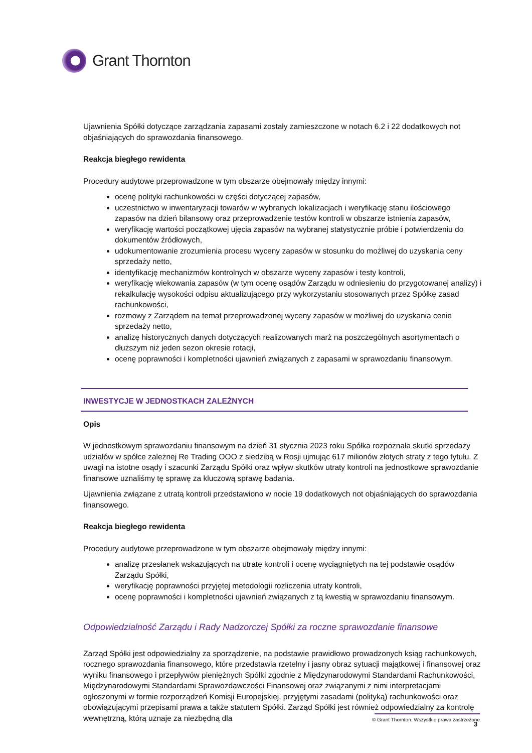Grant Thornton
Ujawnienia Spółki dotyczące zarządzania zapasami zostały zamieszczone w notach 6.2 i 22 dodatkowych not objaśniających do sprawozdania finansowego.
Reakcja biegłego rewidenta
Procedury audytowe przeprowadzone w tym obszarze obejmowały między innymi:
ocenę polityki rachunkowości w części dotyczącej zapasów,
uczestnictwo w inwentaryzacji towarów w wybranych lokalizacjach i weryfikację stanu ilościowego zapasów na dzień bilansowy oraz przeprowadzenie testów kontroli w obszarze istnienia zapasów,
weryfikację wartości początkowej ujęcia zapasów na wybranej statystycznie próbie i potwierdzeniu do dokumentów źródłowych,
udokumentowanie zrozumienia procesu wyceny zapasów w stosunku do możliwej do uzyskania ceny sprzedaży netto,
identyfikację mechanizmów kontrolnych w obszarze wyceny zapasów i testy kontroli,
weryfikację wiekowania zapasów (w tym ocenę osądów Zarządu w odniesieniu do przygotowanej analizy) i rekalkulację wysokości odpisu aktualizującego przy wykorzystaniu stosowanych przez Spółkę zasad rachunkowości,
rozmowy z Zarządem na temat przeprowadzonej wyceny zapasów w możliwej do uzyskania cenie sprzedaży netto,
analizę historycznych danych dotyczących realizowanych marż na poszczególnych asortymentach o dłuższym niż jeden sezon okresie rotacji,
ocenę poprawności i kompletności ujawnień związanych z zapasami w sprawozdaniu finansowym.
INWESTYCJE W JEDNOSTKACH ZALEŻNYCH
Opis
W jednostkowym sprawozdaniu finansowym na dzień 31 stycznia 2023 roku Spółka rozpoznała skutki sprzedaży udziałów w spółce zależnej Re Trading OOO z siedzibą w Rosji ujmując 617 milionów złotych straty z tego tytułu. Z uwagi na istotne osądy i szacunki Zarządu Spółki oraz wpływ skutków utraty kontroli na jednostkowe sprawozdanie finansowe uznaliśmy tę sprawę za kluczową sprawę badania.
Ujawnienia związane z utratą kontroli przedstawiono w nocie 19 dodatkowych not objaśniających do sprawozdania finansowego.
Reakcja biegłego rewidenta
Procedury audytowe przeprowadzone w tym obszarze obejmowały między innymi:
analizę przesłanek wskazujących na utratę kontroli i ocenę wyciągniętych na tej podstawie osądów Zarządu Spółki,
weryfikację poprawności przyjętej metodologii rozliczenia utraty kontroli,
ocenę poprawności i kompletności ujawnień związanych z tą kwestią w sprawozdaniu finansowym.
Odpowiedzialność Zarządu i Rady Nadzorczej Spółki za roczne sprawozdanie finansowe
Zarząd Spółki jest odpowiedzialny za sporządzenie, na podstawie prawidłowo prowadzonych ksiąg rachunkowych, rocznego sprawozdania finansowego, które przedstawia rzetelny i jasny obraz sytuacji majątkowej i finansowej oraz wyniku finansowego i przepływów pieniężnych Spółki zgodnie z Międzynarodowymi Standardami Rachunkowości, Międzynarodowymi Standardami Sprawozdawczości Finansowej oraz związanymi z nimi interpretacjami ogłoszonymi w formie rozporządzeń Komisji Europejskiej, przyjętymi zasadami (polityką) rachunkowości oraz obowiązującymi przepisami prawa a także statutem Spółki. Zarząd Spółki jest również odpowiedzialny za kontrolę wewnętrzną, którą uznaje za niezbędną dla
© Grant Thornton. Wszystkie prawa zastrzeżone
3